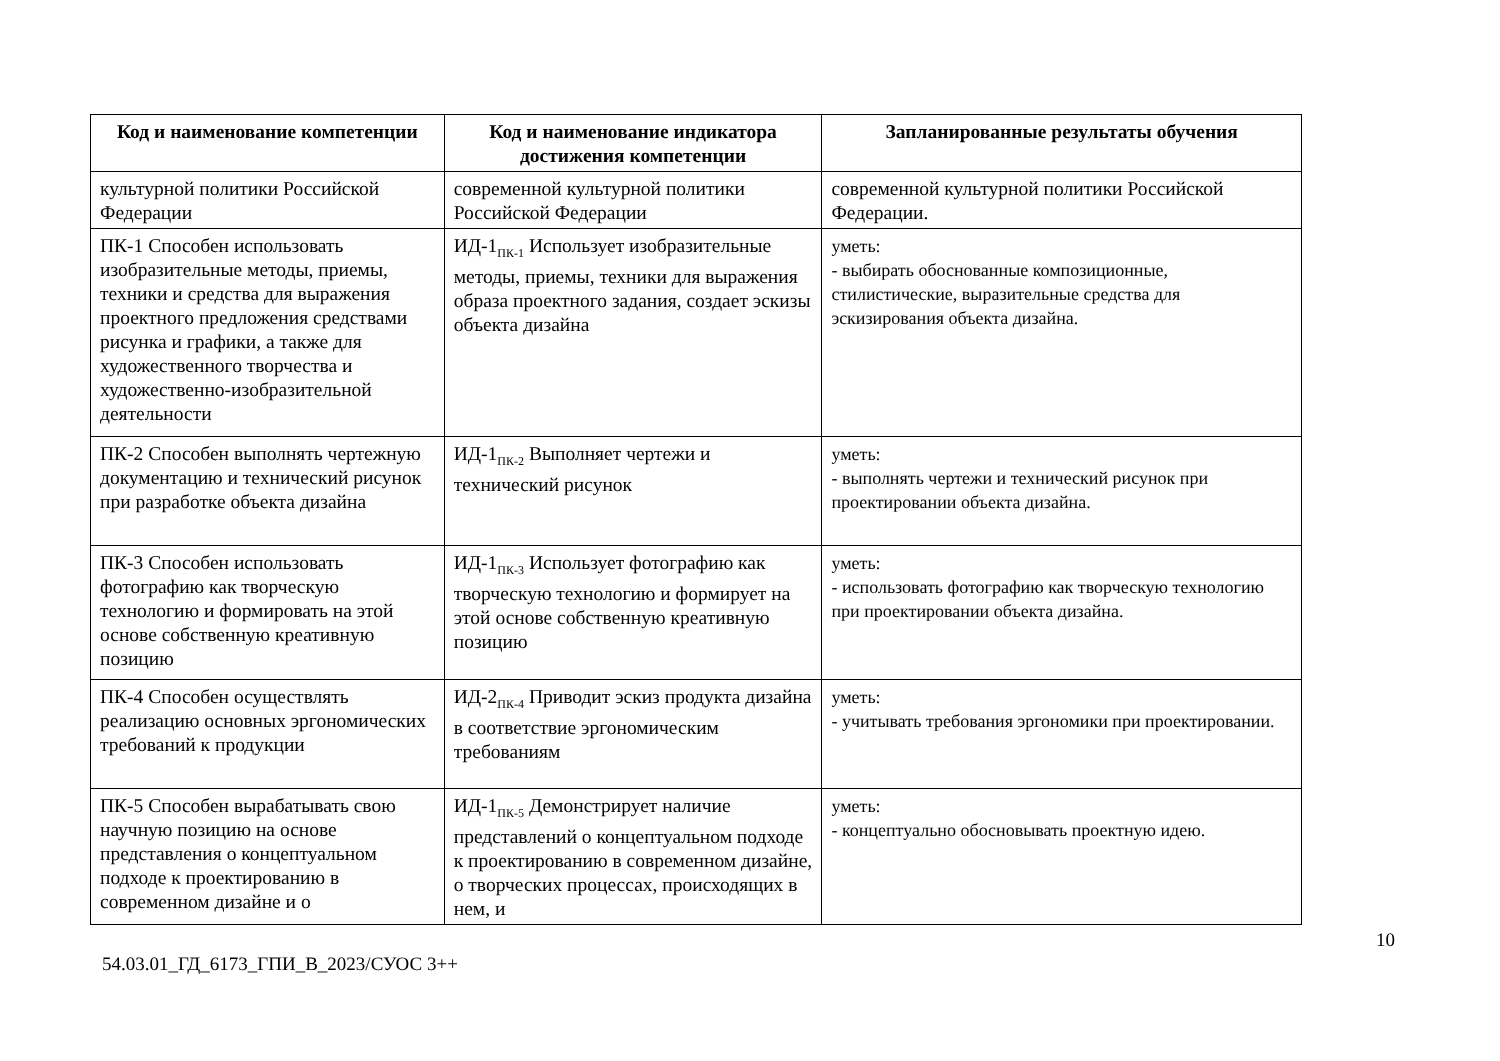| Код и наименование компетенции | Код и наименование индикатора достижения компетенции | Запланированные результаты обучения |
| --- | --- | --- |
| культурной политики Российской Федерации | современной культурной политики Российской Федерации | современной культурной политики Российской Федерации. |
| ПК-1 Способен использовать изобразительные методы, приемы, техники и средства для выражения проектного предложения средствами рисунка и графики, а также для художественного творчества и художественно-изобразительной деятельности | ИД-1<sub>ПК-1</sub> Использует изобразительные методы, приемы, техники для выражения образа проектного задания, создает эскизы объекта дизайна | уметь: - выбирать обоснованные композиционные, стилистические, выразительные средства для эскизирования объекта дизайна. |
| ПК-2 Способен выполнять чертежную документацию и технический рисунок при разработке объекта дизайна | ИД-1<sub>ПК-2</sub> Выполняет чертежи и технический рисунок | уметь: - выполнять чертежи и технический рисунок при проектировании объекта дизайна. |
| ПК-3 Способен использовать фотографию как творческую технологию и формировать на этой основе собственную креативную позицию | ИД-1<sub>ПК-3</sub> Использует фотографию как творческую технологию и формирует на этой основе собственную креативную позицию | уметь: - использовать фотографию как творческую технологию при проектировании объекта дизайна. |
| ПК-4 Способен осуществлять реализацию основных эргономических требований к продукции | ИД-2<sub>ПК-4</sub> Приводит эскиз продукта дизайна в соответствие эргономическим требованиям | уметь: - учитывать требования эргономики при проектировании. |
| ПК-5 Способен вырабатывать свою научную позицию на основе представления о концептуальном подходе к проектированию в современном дизайне и о | ИД-1<sub>ПК-5</sub> Демонстрирует наличие представлений о концептуальном подходе к проектированию в современном дизайне, о творческих процессах, происходящих в нем, и | уметь: - концептуально обосновывать проектную идею. |
10
54.03.01_ГД_6173_ГПИ_В_2023/СУОС 3++